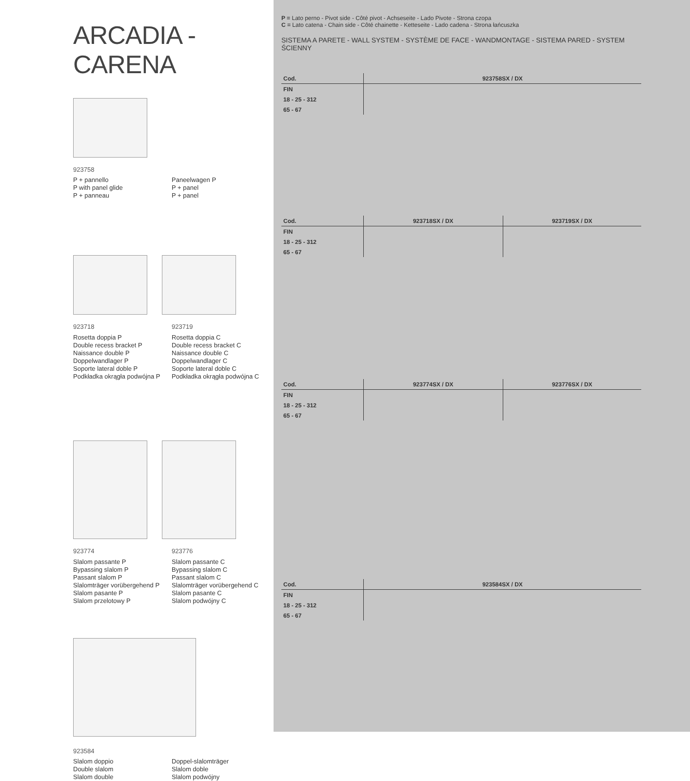ARCADIA - CARENA
923758
P + pannello
P with panel glide
P + panneau
Paneelwagen P
P + panel
P + panel
923718 923719
Rosetta doppia P
Double recess bracket P
Naissance double P
Doppelwandlager P
Soporte lateral doble P
Podkładka okrągła podwójna P
Rosetta doppia C
Double recess bracket C
Naissance double C
Doppelwandlager C
Soporte lateral doble C
Podkładka okrągła podwójna C
923774 923776
Slalom passante P
Bypassing slalom P
Passant slalom P
Slalomträger vorübergehend P
Slalom pasante P
Slalom przelotowy P
Slalom passante C
Bypassing slalom C
Passant slalom C
Slalomträger vorübergehend C
Slalom pasante C
Slalom podwójny C
923584
Slalom doppio
Double slalom
Slalom double
Doppel-slalomträger
Slalom doble
Slalom podwójny
P = Lato perno - Pivot side - Côté pivot - Achseseite - Lado Pivote - Strona czopa
C = Lato catena - Chain side - Côté chainette - Ketteseite - Lado cadena - Strona łańcuszka
SISTEMA A PARETE - WALL SYSTEM - SYSTÈME DE FACE - WANDMONTAGE - SISTEMA PARED - SYSTEM ŚCIENNY
| Cod. | 923758SX / DX |
| --- | --- |
| FIN | |
| 18 - 25 - 312 | |
| 65 - 67 | |
| Cod. | 923718SX / DX | 923719SX / DX |
| --- | --- | --- |
| FIN | | |
| 18 - 25 - 312 | | |
| 65 - 67 | | |
| Cod. | 923774SX / DX | 923776SX / DX |
| --- | --- | --- |
| FIN | | |
| 18 - 25 - 312 | | |
| 65 - 67 | | |
| Cod. | 923584SX / DX |
| --- | --- |
| FIN | |
| 18 - 25 - 312 | |
| 65 - 67 | |